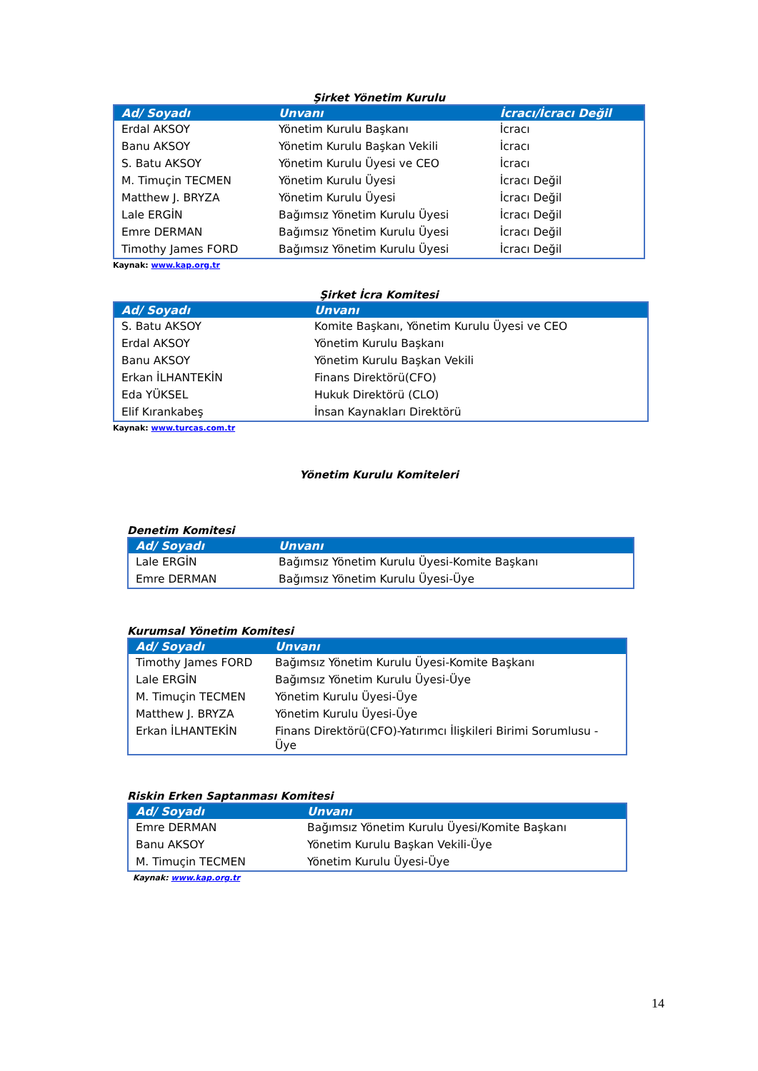Şirket Yönetim Kurulu
| Ad/ Soyadı | Unvanı | İcracı/İcracı Değil |
| --- | --- | --- |
| Erdal AKSOY | Yönetim Kurulu Başkanı | İcracı |
| Banu AKSOY | Yönetim Kurulu Başkan Vekili | İcracı |
| S. Batu AKSOY | Yönetim Kurulu Üyesi ve CEO | İcracı |
| M. Timuçin TECMEN | Yönetim Kurulu Üyesi | İcracı Değil |
| Matthew J. BRYZA | Yönetim Kurulu Üyesi | İcracı Değil |
| Lale ERGİN | Bağımsız Yönetim Kurulu Üyesi | İcracı Değil |
| Emre DERMAN | Bağımsız Yönetim Kurulu Üyesi | İcracı Değil |
| Timothy James FORD | Bağımsız Yönetim Kurulu Üyesi | İcracı Değil |
Kaynak: www.kap.org.tr
Şirket İcra Komitesi
| Ad/ Soyadı | Unvanı |
| --- | --- |
| S. Batu AKSOY | Komite Başkanı, Yönetim Kurulu Üyesi ve CEO |
| Erdal AKSOY | Yönetim Kurulu Başkanı |
| Banu AKSOY | Yönetim Kurulu Başkan Vekili |
| Erkan İLHANTEKİN | Finans Direktörü(CFO) |
| Eda YÜKSEL | Hukuk Direktörü (CLO) |
| Elif Kırankabeş | İnsan Kaynakları Direktörü |
Kaynak: www.turcas.com.tr
Yönetim Kurulu Komiteleri
Denetim Komitesi
| Ad/ Soyadı | Unvanı |
| --- | --- |
| Lale ERGİN | Bağımsız Yönetim Kurulu Üyesi-Komite Başkanı |
| Emre DERMAN | Bağımsız Yönetim Kurulu Üyesi-Üye |
Kurumsal Yönetim Komitesi
| Ad/ Soyadı | Unvanı |
| --- | --- |
| Timothy James FORD | Bağımsız Yönetim Kurulu Üyesi-Komite Başkanı |
| Lale ERGİN | Bağımsız Yönetim Kurulu Üyesi-Üye |
| M. Timuçin TECMEN | Yönetim Kurulu Üyesi-Üye |
| Matthew J. BRYZA | Yönetim Kurulu Üyesi-Üye |
| Erkan İLHANTEKİN | Finans Direktörü(CFO)-Yatırımcı İlişkileri Birimi Sorumlusu - Üye |
Riskin Erken Saptanması Komitesi
| Ad/ Soyadı | Unvanı |
| --- | --- |
| Emre DERMAN | Bağımsız Yönetim Kurulu Üyesi/Komite Başkanı |
| Banu AKSOY | Yönetim Kurulu Başkan Vekili-Üye |
| M. Timuçin TECMEN | Yönetim Kurulu Üyesi-Üye |
Kaynak: www.kap.org.tr
14